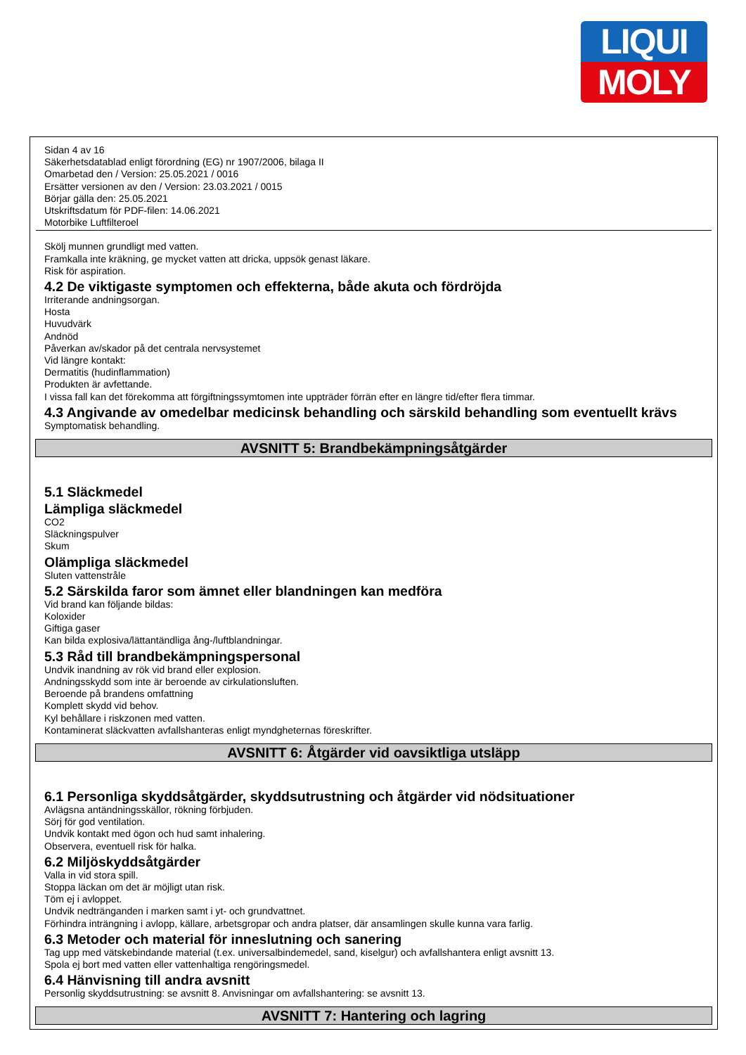LIQUI
MOLY
Sidan 4 av 16
Säkerhetsdatablad enligt förordning (EG) nr 1907/2006, bilaga II
Omarbetad den / Version: 25.05.2021 / 0016
Ersätter versionen av den / Version: 23.03.2021 / 0015
Börjar gälla den: 25.05.2021
Utskriftsdatum för PDF-filen: 14.06.2021
Motorbike Luftfilteroel
Skölj munnen grundligt med vatten.
Framkalla inte kräkning, ge mycket vatten att dricka, uppsök genast läkare.
Risk för aspiration.
4.2 De viktigaste symptomen och effekterna, både akuta och fördröjda
Irriterande andningsorgan.
Hosta
Huvudvärk
Andnöd
Påverkan av/skador på det centrala nervsystemet
Vid längre kontakt:
Dermatitis (hudinflammation)
Produkten är avfettande.
I vissa fall kan det förekomma att förgiftningssymtomen inte uppträder förrän efter en längre tid/efter flera timmar.
4.3 Angivande av omedelbar medicinsk behandling och särskild behandling som eventuellt krävs
Symptomatisk behandling.
AVSNITT 5: Brandbekämpningsåtgärder
5.1 Släckmedel
Lämpliga släckmedel
CO2
Släckningspulver
Skum
Olämpliga släckmedel
Sluten vattenstråle
5.2 Särskilda faror som ämnet eller blandningen kan medföra
Vid brand kan följande bildas:
Koloxider
Giftiga gaser
Kan bilda explosiva/lättantändliga ång-/luftblandningar.
5.3 Råd till brandbekämpningspersonal
Undvik inandning av rök vid brand eller explosion.
Andningsskydd som inte är beroende av cirkulationsluften.
Beroende på brandens omfattning
Komplett skydd vid behov.
Kyl behållare i riskzonen med vatten.
Kontaminerat släckvatten avfallshanteras enligt myndgheternas föreskrifter.
AVSNITT 6: Åtgärder vid oavsiktliga utsläpp
6.1 Personliga skyddsåtgärder, skyddsutrustning och åtgärder vid nödsituationer
Avlägsna antändningsskällor, rökning förbjuden.
Sörj för god ventilation.
Undvik kontakt med ögon och hud samt inhalering.
Observera, eventuell risk för halka.
6.2 Miljöskyddsåtgärder
Valla in vid stora spill.
Stoppa läckan om det är möjligt utan risk.
Töm ej i avloppet.
Undvik nedtränganden i marken samt i yt- och grundvattnet.
Förhindra inträngning i avlopp, källare, arbetsgropar och andra platser, där ansamlingen skulle kunna vara farlig.
6.3 Metoder och material för inneslutning och sanering
Tag upp med vätskebindande material (t.ex. universalbindemedel, sand, kiselgur) och avfallshantera enligt avsnitt 13.
Spola ej bort med vatten eller vattenhaltiga rengöringsmedel.
6.4 Hänvisning till andra avsnitt
Personlig skyddsutrustning: se avsnitt 8. Anvisningar om avfallshantering: se avsnitt 13.
AVSNITT 7: Hantering och lagring